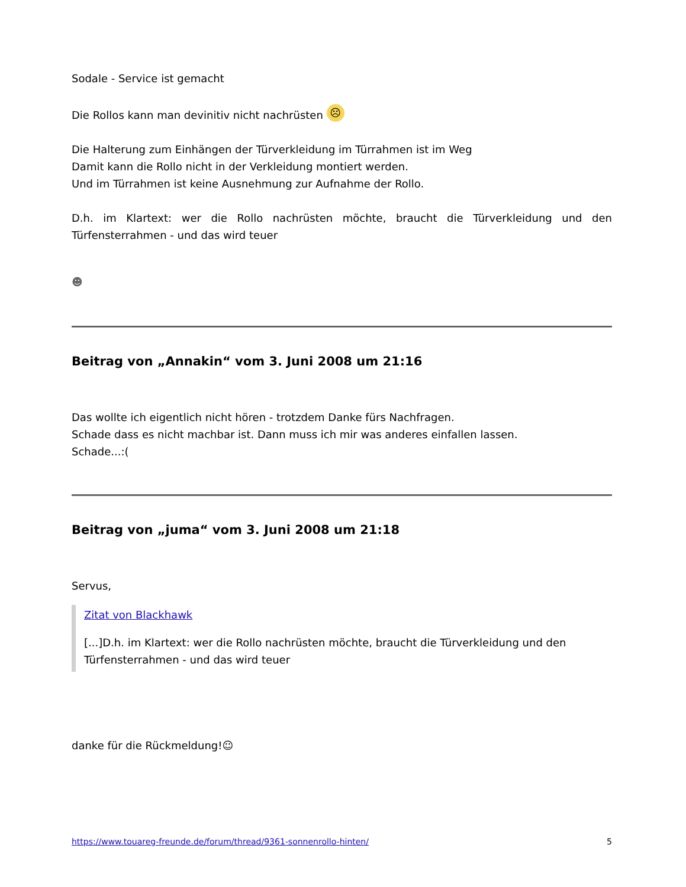Sodale - Service ist gemacht
Die Rollos kann man devinitiv nicht nachrüsten ☹
Die Halterung zum Einhängen der Türverkleidung im Türrahmen ist im Weg
Damit kann die Rollo nicht in der Verkleidung montiert werden.
Und im Türrahmen ist keine Ausnehmung zur Aufnahme der Rollo.
D.h. im Klartext: wer die Rollo nachrüsten möchte, braucht die Türverkleidung und den Türfensterrahmen - und das wird teuer
☻
Beitrag von „Annakin“ vom 3. Juni 2008 um 21:16
Das wollte ich eigentlich nicht hören - trotzdem Danke fürs Nachfragen.
Schade dass es nicht machbar ist. Dann muss ich mir was anderes einfallen lassen.
Schade...:(
Beitrag von „juma“ vom 3. Juni 2008 um 21:18
Servus,
Zitat von Blackhawk
[...]D.h. im Klartext: wer die Rollo nachrüsten möchte, braucht die Türverkleidung und den Türfensterrahmen - und das wird teuer
danke für die Rückmeldung!☺
https://www.touareg-freunde.de/forum/thread/9361-sonnenrollo-hinten/ 5